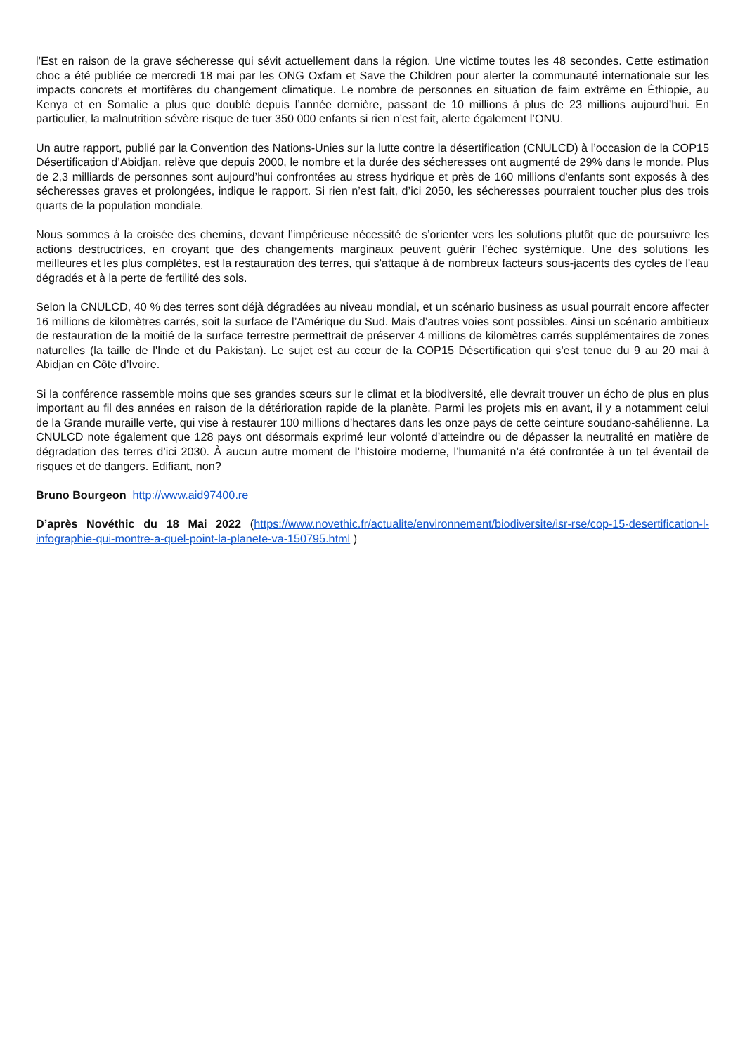l’Est en raison de la grave sécheresse qui sévit actuellement dans la région. Une victime toutes les 48 secondes. Cette estimation choc a été publiée ce mercredi 18 mai par les ONG Oxfam et Save the Children pour alerter la communauté internationale sur les impacts concrets et mortifères du changement climatique. Le nombre de personnes en situation de faim extrême en Éthiopie, au Kenya et en Somalie a plus que doublé depuis l’année dernière, passant de 10 millions à plus de 23 millions aujourd’hui. En particulier, la malnutrition sévère risque de tuer 350 000 enfants si rien n’est fait, alerte également l’ONU.
Un autre rapport, publié par la Convention des Nations-Unies sur la lutte contre la désertification (CNULCD) à l’occasion de la COP15 Désertification d’Abidjan, relève que depuis 2000, le nombre et la durée des sécheresses ont augmenté de 29% dans le monde. Plus de 2,3 milliards de personnes sont aujourd’hui confrontées au stress hydrique et près de 160 millions d'enfants sont exposés à des sécheresses graves et prolongées, indique le rapport. Si rien n’est fait, d’ici 2050, les sécheresses pourraient toucher plus des trois quarts de la population mondiale.
Nous sommes à la croisée des chemins, devant l’impérieuse nécessité de s’orienter vers les solutions plutôt que de poursuivre les actions destructrices, en croyant que des changements marginaux peuvent guérir l’échec systémique. Une des solutions les meilleures et les plus complètes, est la restauration des terres, qui s'attaque à de nombreux facteurs sous-jacents des cycles de l'eau dégradés et à la perte de fertilité des sols.
Selon la CNULCD, 40 % des terres sont déjà dégradées au niveau mondial, et un scénario business as usual pourrait encore affecter 16 millions de kilomètres carrés, soit la surface de l’Amérique du Sud. Mais d’autres voies sont possibles. Ainsi un scénario ambitieux de restauration de la moitié de la surface terrestre permettrait de préserver 4 millions de kilomètres carrés supplémentaires de zones naturelles (la taille de l'Inde et du Pakistan). Le sujet est au cœur de la COP15 Désertification qui s’est tenue du 9 au 20 mai à Abidjan en Côte d’Ivoire.
Si la conférence rassemble moins que ses grandes sœurs sur le climat et la biodiversité, elle devrait trouver un écho de plus en plus important au fil des années en raison de la détérioration rapide de la planète. Parmi les projets mis en avant, il y a notamment celui de la Grande muraille verte, qui vise à restaurer 100 millions d’hectares dans les onze pays de cette ceinture soudano-sahélienne. La CNULCD note également que 128 pays ont désormais exprimé leur volonté d’atteindre ou de dépasser la neutralité en matière de dégradation des terres d’ici 2030. À aucun autre moment de l’histoire moderne, l’humanité n’a été confrontée à un tel éventail de risques et de dangers. Edifiant, non?
Bruno Bourgeon http://www.aid97400.re
D’après Novéthic du 18 Mai 2022 (https://www.novethic.fr/actualite/environnement/biodiversite/isr-rse/cop-15-desertification-l-infographie-qui-montre-a-quel-point-la-planete-va-150795.html )